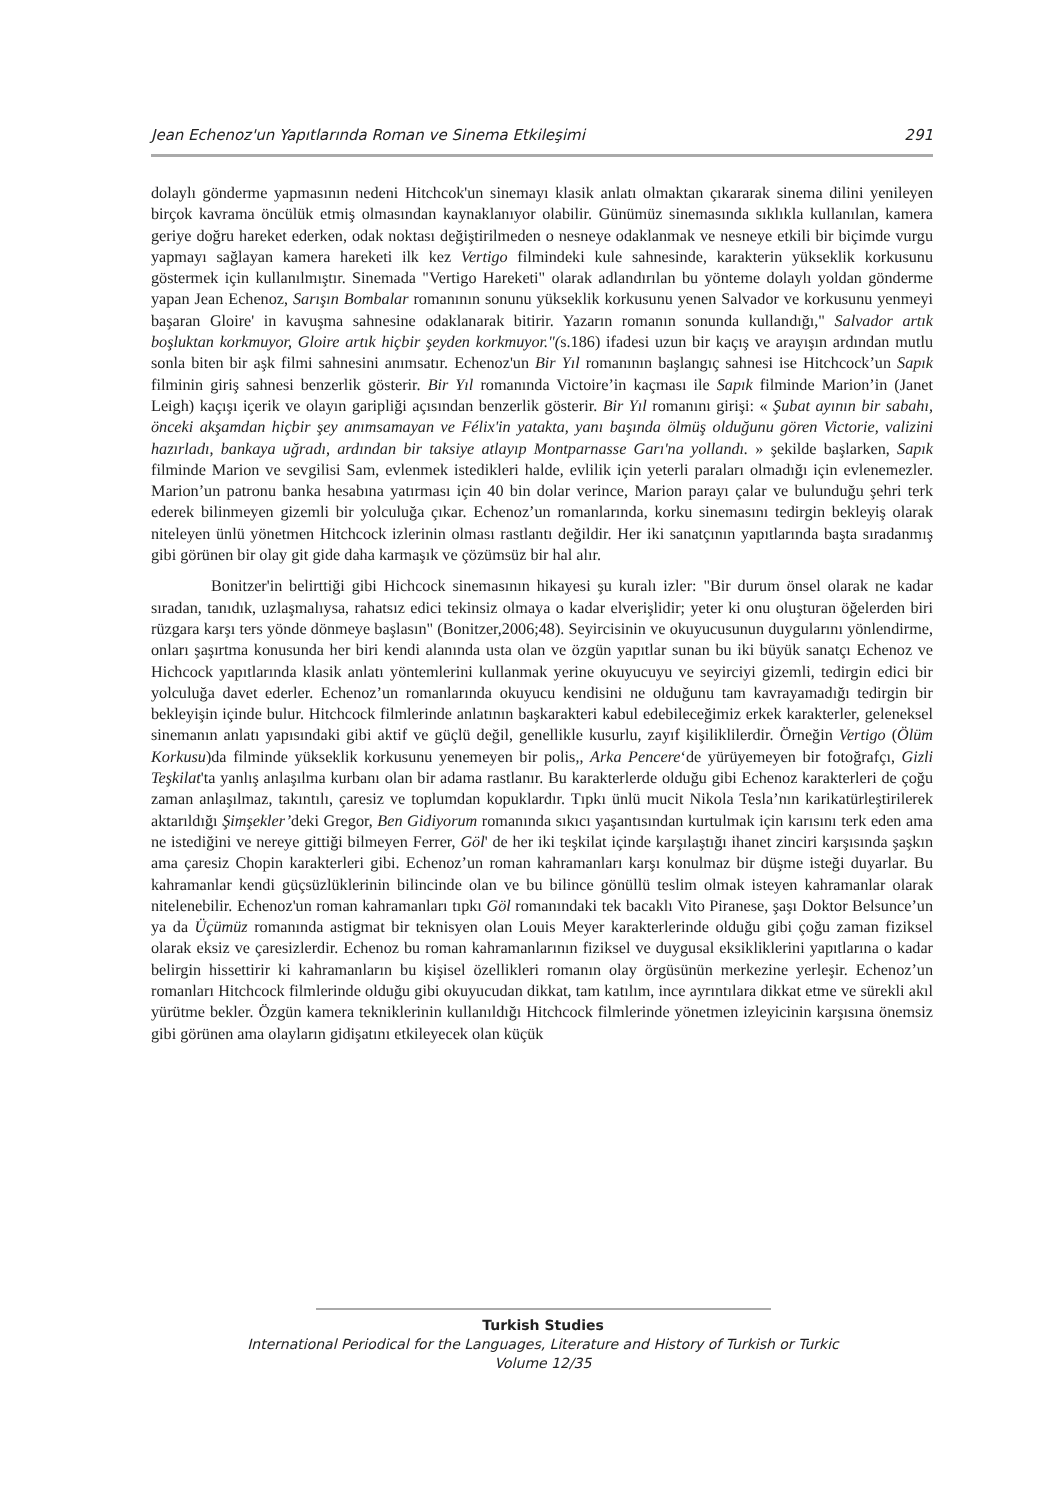Jean Echenoz'un Yapıtlarında Roman ve Sinema Etkileşimi 291
dolaylı gönderme yapmasının nedeni Hitchcok'un sinemayı klasik anlatı olmaktan çıkararak sinema dilini yenileyen birçok kavrama öncülük etmiş olmasından kaynaklanıyor olabilir. Günümüz sinemasında sıklıkla kullanılan, kamera geriye doğru hareket ederken, odak noktası değiştirilmeden o nesneye odaklanmak ve nesneye etkili bir biçimde vurgu yapmayı sağlayan kamera hareketi ilk kez Vertigo filmindeki kule sahnesinde, karakterin yükseklik korkusunu göstermek için kullanılmıştır. Sinemada "Vertigo Hareketi" olarak adlandırılan bu yönteme dolaylı yoldan gönderme yapan Jean Echenoz, Sarışın Bombalar romanının sonunu yükseklik korkusunu yenen Salvador ve korkusunu yenmeyi başaran Gloire' in kavuşma sahnesine odaklanarak bitirir. Yazarın romanın sonunda kullandığı," Salvador artık boşluktan korkmuyor, Gloire artık hiçbir şeyden korkmuyor."(s.186) ifadesi uzun bir kaçış ve arayışın ardından mutlu sonla biten bir aşk filmi sahnesini anımsatır. Echenoz'un Bir Yıl romanının başlangıç sahnesi ise Hitchcock’un Sapık filminin giriş sahnesi benzerlik gösterir. Bir Yıl romanında Victoire’in kaçması ile Sapık filminde Marion’in (Janet Leigh) kaçışı içerik ve olayın garipliği açısından benzerlik gösterir. Bir Yıl romanını girişi: « Şubat ayının bir sabahı, önceki akşamdan hiçbir şey anımsamayan ve Félix'in yatakta, yanı başında ölmüş olduğunu gören Victorie, valizini hazırladı, bankaya uğradı, ardından bir taksiye atlayıp Montparnasse Garı'na yollandı. » şekilde başlarken, Sapık filminde Marion ve sevgilisi Sam, evlenmek istedikleri halde, evlilik için yeterli paraları olmadığı için evlenemezler. Marion’un patronu banka hesabına yatırması için 40 bin dolar verince, Marion parayı çalar ve bulunduğu şehri terk ederek bilinmeyen gizemli bir yolculuğa çıkar. Echenoz’un romanlarında, korku sinemasını tedirgin bekleyiş olarak niteleyen ünlü yönetmen Hitchcock izlerinin olması rastlantı değildir. Her iki sanatçının yapıtlarında başta sıradanmış gibi görünen bir olay git gide daha karmaşık ve çözümsüz bir hal alır.
Bonitzer'in belirttiği gibi Hichcock sinemasının hikayesi şu kuralı izler: "Bir durum önsel olarak ne kadar sıradan, tanıdık, uzlaşmalıysa, rahatsız edici tekinsiz olmaya o kadar elverişlidir; yeter ki onu oluşturan öğelerden biri rüzgara karşı ters yönde dönmeye başlasın" (Bonitzer,2006;48). Seyircisinin ve okuyucusunun duygularını yönlendirme, onları şaşırtma konusunda her biri kendi alanında usta olan ve özgün yapıtlar sunan bu iki büyük sanatçı Echenoz ve Hichcock yapıtlarında klasik anlatı yöntemlerini kullanmak yerine okuyucuyu ve seyirciyi gizemli, tedirgin edici bir yolculuğa davet ederler. Echenoz’un romanlarında okuyucu kendisini ne olduğunu tam kavrayamadığı tedirgin bir bekleyişin içinde bulur. Hitchcock filmlerinde anlatının başkarakteri kabul edebileceğimiz erkek karakterler, geleneksel sinemanın anlatı yapısındaki gibi aktif ve güçlü değil, genellikle kusurlu, zayıf kişiliklilerdir. Örneğin Vertigo (Ölüm Korkusu)da filminde yükseklik korkusunu yenemeyen bir polis,, Arka Pencere‘de yürüyemeyen bir fotoğrafçı, Gizli Teşkilat'ta yanlış anlaşılma kurbanı olan bir adama rastlanır. Bu karakterlerde olduğu gibi Echenoz karakterleri de çoğu zaman anlaşılmaz, takıntılı, çaresiz ve toplumdan kopuklardır. Tıpkı ünlü mucit Nikola Tesla’nın karikatürleştirilerek aktarıldığı Şimşekler’deki Gregor, Ben Gidiyorum romanında sıkıcı yaşantısından kurtulmak için karısını terk eden ama ne istediğini ve nereye gittiği bilmeyen Ferrer, Göl' de her iki teşkilat içinde karşılaştığı ihanet zinciri karşısında şaşkın ama çaresiz Chopin karakterleri gibi. Echenoz’un roman kahramanları karşı konulmaz bir düşme isteği duyarlar. Bu kahramanlar kendi güçsüzlüklerinin bilincinde olan ve bu bilince gönüllü teslim olmak isteyen kahramanlar olarak nitelenebilir. Echenoz'un roman kahramanları tıpkı Göl romanındaki tek bacaklı Vito Piranese, şaşı Doktor Belsunce’un ya da Üçümüz romanında astigmat bir teknisyen olan Louis Meyer karakterlerinde olduğu gibi çoğu zaman fiziksel olarak eksiz ve çaresizlerdir. Echenoz bu roman kahramanlarının fiziksel ve duygusal eksikliklerini yapıtlarına o kadar belirgin hissettirir ki kahramanların bu kişisel özellikleri romanın olay örgüsünün merkezine yerleşir. Echenoz’un romanları Hitchcock filmlerinde olduğu gibi okuyucudan dikkat, tam katılım, ince ayrıntılara dikkat etme ve sürekli akıl yürütme bekler. Özgün kamera tekniklerinin kullanıldığı Hitchcock filmlerinde yönetmen izleyicinin karşısına önemsiz gibi görünen ama olayların gidişatını etkileyecek olan küçük
Turkish Studies
International Periodical for the Languages, Literature and History of Turkish or Turkic
Volume 12/35